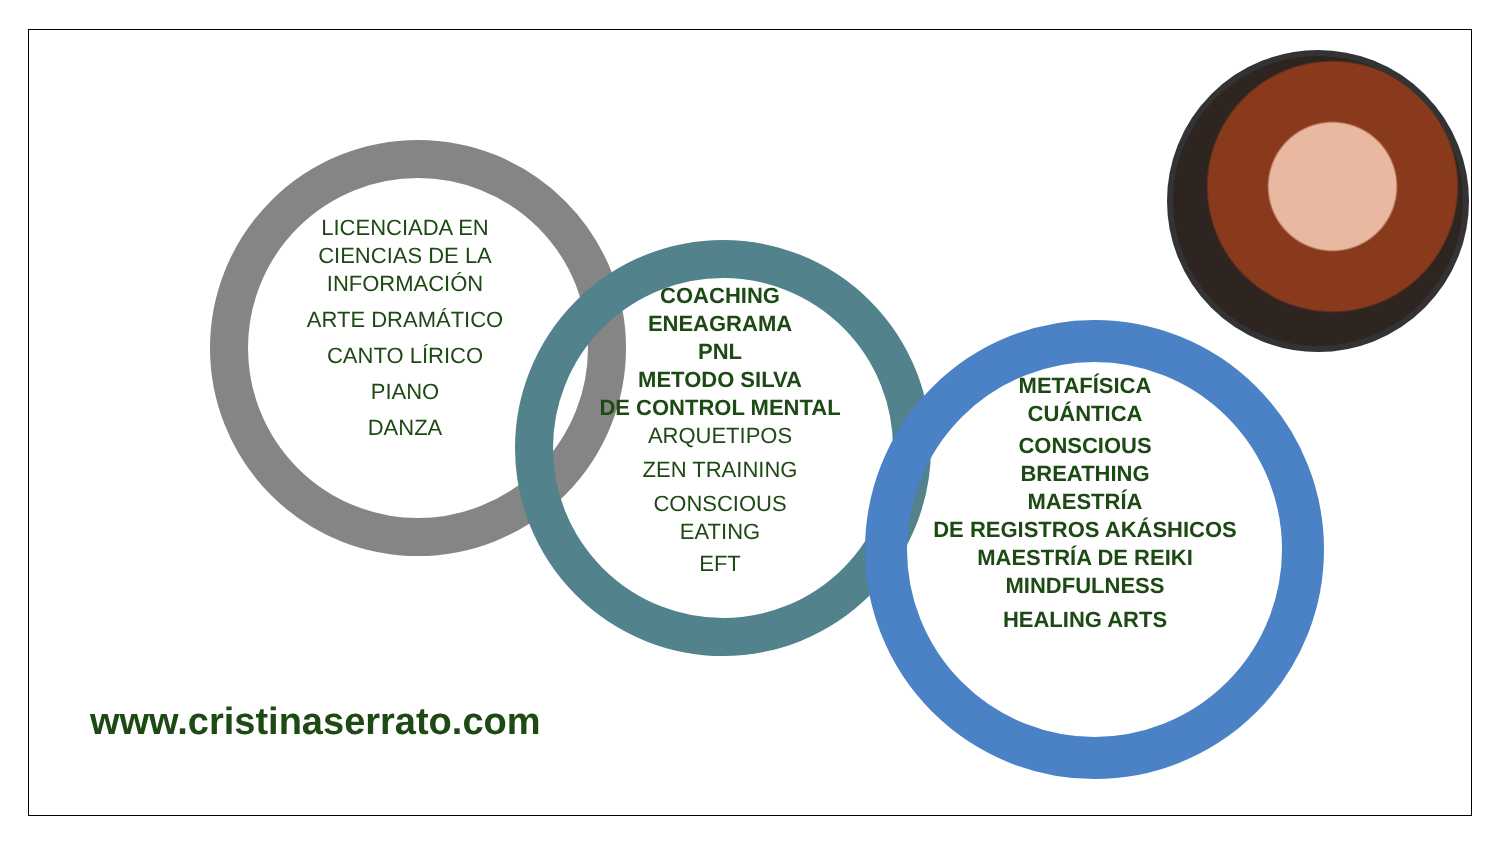LICENCIADA EN
CIENCIAS DE LA
INFORMACIÓN
ARTE DRAMÁTICO
CANTO LÍRICO
PIANO
DANZA
COACHING
ENEAGRAMA
PNL
METODO SILVA
DE CONTROL MENTAL
ARQUETIPOS
ZEN TRAINING
CONSCIOUS
EATING
EFT
METAFÍSICA
CUÁNTICA
CONSCIOUS
BREATHING
MAESTRÍA
DE REGISTROS AKÁSHICOS
MAESTRÍA DE REIKI
MINDFULNESS
HEALING ARTS
www.cristinaserrato.com